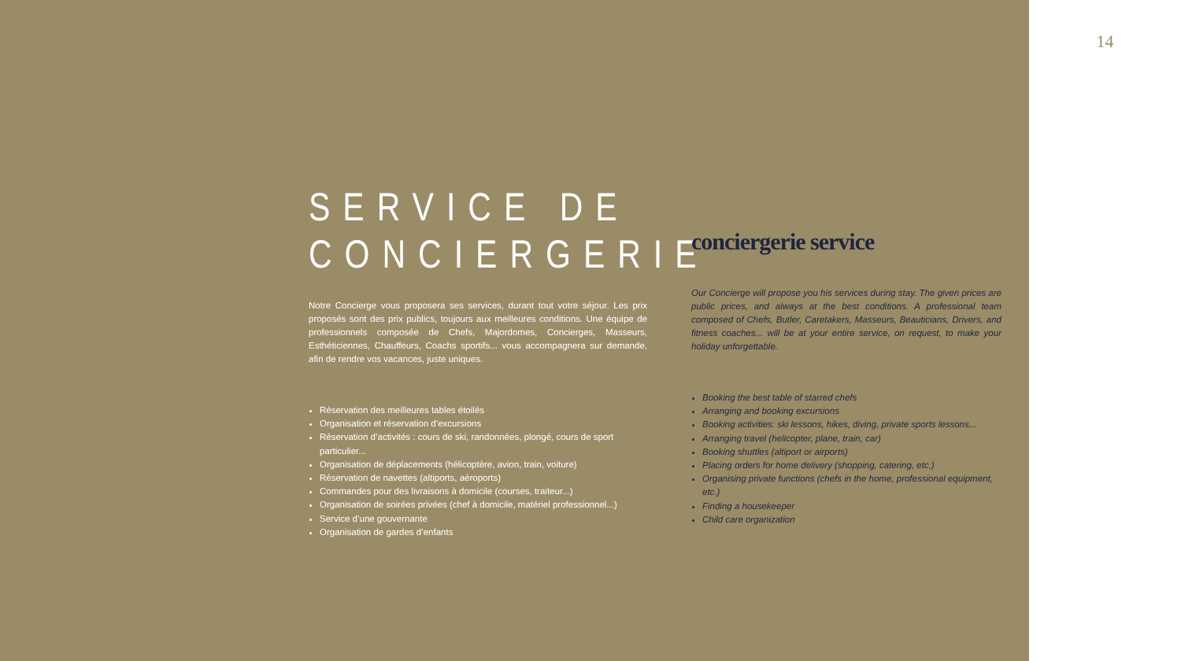SERVICE DE CONCIERGERIE
Notre Concierge vous proposera ses services, durant tout votre séjour. Les prix proposés sont des prix publics, toujours aux meilleures conditions. Une équipe de professionnels composée de Chefs, Majordomes, Concierges, Masseurs, Esthéticiennes, Chauffeurs, Coachs sportifs... vous accompagnera sur demande, afin de rendre vos vacances, juste uniques.
Réservation des meilleures tables étoilés
Organisation et réservation d’excursions
Réservation d’activités : cours de ski, randonnées, plongé, cours de sport particulier...
Organisation de déplacements (hélicoptère, avion, train, voiture)
Réservation de navettes (altiports, aéroports)
Commandes pour des livraisons à domicile (courses, traiteur...)
Organisation de soirées privées (chef à domicile, matériel professionnel...)
Service d’une gouvernante
Organisation de gardes d’enfants
conciergerie service
Our Concierge will propose you his services during stay. The given prices are public prices, and always at the best conditions. A professional team composed of Chefs, Butler, Caretakers, Masseurs, Beauticians, Drivers, and fitness coaches... will be at your entire service, on request, to make your holiday unforgettable.
Booking the best table of starred chefs
Arranging and booking excursions
Booking activities: ski lessons, hikes, diving, private sports lessons...
Arranging travel (helicopter, plane, train, car)
Booking shuttles (altiport or airports)
Placing orders for home delivery (shopping, catering, etc.)
Organising private functions (chefs in the home, professional equipment, etc.)
Finding a housekeeper
Child care organization
14